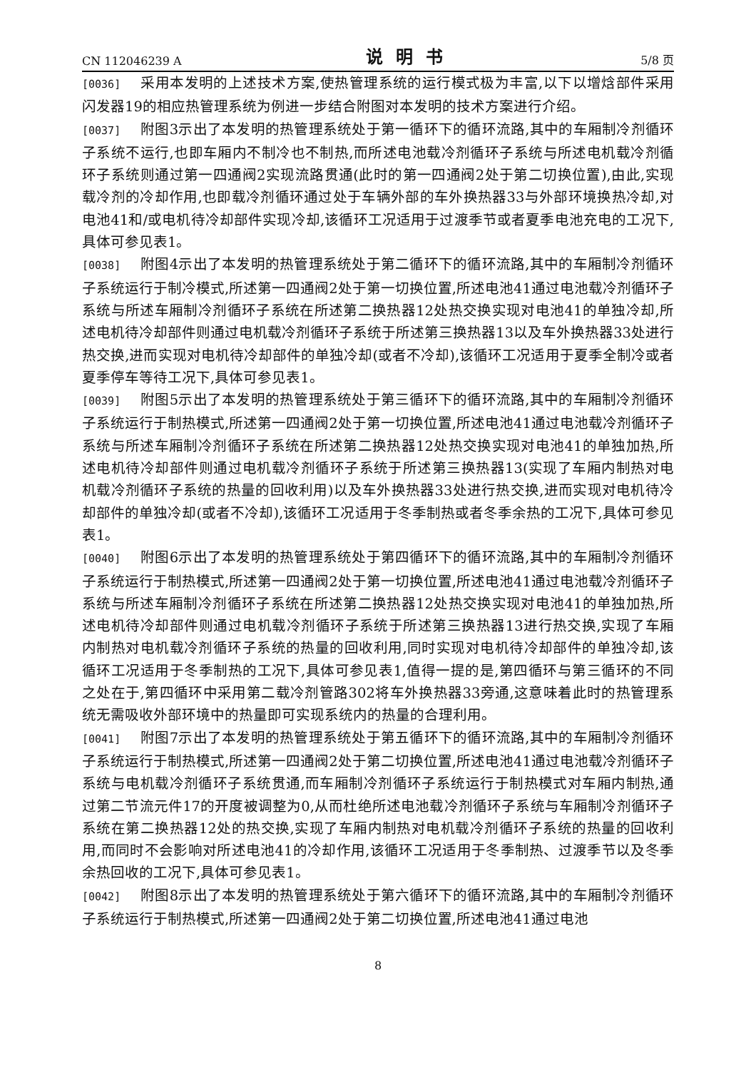CN 112046239 A 说明书 5/8 页
[0036] 采用本发明的上述技术方案,使热管理系统的运行模式极为丰富,以下以增焓部件采用闪发器19的相应热管理系统为例进一步结合附图对本发明的技术方案进行介绍。
[0037] 附图3示出了本发明的热管理系统处于第一循环下的循环流路,其中的车厢制冷剂循环子系统不运行,也即车厢内不制冷也不制热,而所述电池载冷剂循环子系统与所述电机载冷剂循环子系统则通过第一四通阀2实现流路贯通(此时的第一四通阀2处于第二切换位置),由此,实现载冷剂的冷却作用,也即载冷剂循环通过处于车辆外部的车外换热器33与外部环境换热冷却,对电池41和/或电机待冷却部件实现冷却,该循环工况适用于过渡季节或者夏季电池充电的工况下,具体可参见表1。
[0038] 附图4示出了本发明的热管理系统处于第二循环下的循环流路,其中的车厢制冷剂循环子系统运行于制冷模式,所述第一四通阀2处于第一切换位置,所述电池41通过电池载冷剂循环子系统与所述车厢制冷剂循环子系统在所述第二换热器12处热交换实现对电池41的单独冷却,所述电机待冷却部件则通过电机载冷剂循环子系统于所述第三换热器13以及车外换热器33处进行热交换,进而实现对电机待冷却部件的单独冷却(或者不冷却),该循环工况适用于夏季全制冷或者夏季停车等待工况下,具体可参见表1。
[0039] 附图5示出了本发明的热管理系统处于第三循环下的循环流路,其中的车厢制冷剂循环子系统运行于制热模式,所述第一四通阀2处于第一切换位置,所述电池41通过电池载冷剂循环子系统与所述车厢制冷剂循环子系统在所述第二换热器12处热交换实现对电池41的单独加热,所述电机待冷却部件则通过电机载冷剂循环子系统于所述第三换热器13(实现了车厢内制热对电机载冷剂循环子系统的热量的回收利用)以及车外换热器33处进行热交换,进而实现对电机待冷却部件的单独冷却(或者不冷却),该循环工况适用于冬季制热或者冬季余热的工况下,具体可参见表1。
[0040] 附图6示出了本发明的热管理系统处于第四循环下的循环流路,其中的车厢制冷剂循环子系统运行于制热模式,所述第一四通阀2处于第一切换位置,所述电池41通过电池载冷剂循环子系统与所述车厢制冷剂循环子系统在所述第二换热器12处热交换实现对电池41的单独加热,所述电机待冷却部件则通过电机载冷剂循环子系统于所述第三换热器13进行热交换,实现了车厢内制热对电机载冷剂循环子系统的热量的回收利用,同时实现对电机待冷却部件的单独冷却,该循环工况适用于冬季制热的工况下,具体可参见表1,值得一提的是,第四循环与第三循环的不同之处在于,第四循环中采用第二载冷剂管路302将车外换热器33旁通,这意味着此时的热管理系统无需吸收外部环境中的热量即可实现系统内的热量的合理利用。
[0041] 附图7示出了本发明的热管理系统处于第五循环下的循环流路,其中的车厢制冷剂循环子系统运行于制热模式,所述第一四通阀2处于第二切换位置,所述电池41通过电池载冷剂循环子系统与电机载冷剂循环子系统贯通,而车厢制冷剂循环子系统运行于制热模式对车厢内制热,通过第二节流元件17的开度被调整为0,从而杜绝所述电池载冷剂循环子系统与车厢制冷剂循环子系统在第二换热器12处的热交换,实现了车厢内制热对电机载冷剂循环子系统的热量的回收利用,而同时不会影响对所述电池41的冷却作用,该循环工况适用于冬季制热、过渡季节以及冬季余热回收的工况下,具体可参见表1。
[0042] 附图8示出了本发明的热管理系统处于第六循环下的循环流路,其中的车厢制冷剂循环子系统运行于制热模式,所述第一四通阀2处于第二切换位置,所述电池41通过电池
8